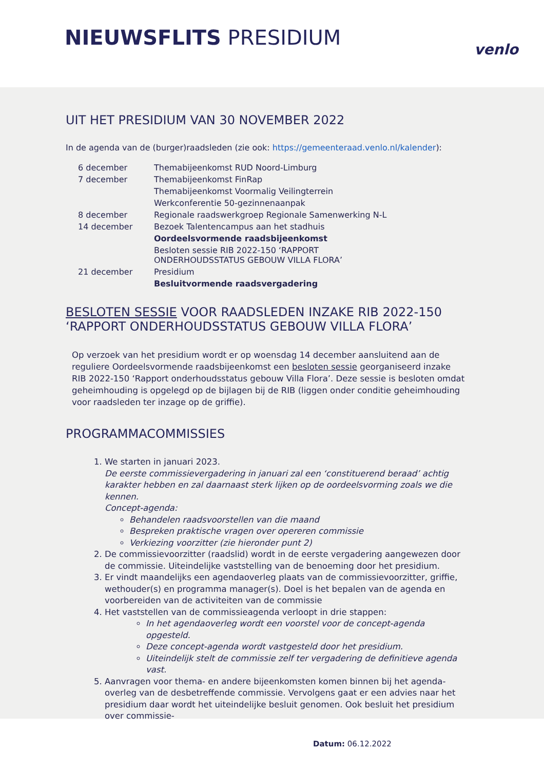NIEUWSFLITS PRESIDIUM venlo
UIT HET PRESIDIUM VAN 30 NOVEMBER 2022
In de agenda van de (burger)raadsleden (zie ook: https://gemeenteraad.venlo.nl/kalender):
| 6 december | Themabijeenkomst RUD Noord-Limburg |
| 7 december | Themabijeenkomst FinRap |
| | Themabijeenkomst Voormalig Veilingterrein |
| | Werkconferentie 50-gezinnenaanpak |
| 8 december | Regionale raadswerkgroep Regionale Samenwerking N-L |
| 14 december | Bezoek Talentencampus aan het stadhuis |
| | Oordeelsvormende raadsbijeenkomst |
| | Besloten sessie RIB 2022-150 ‘RAPPORT ONDERHOUDSSTATUS GEBOUW VILLA FLORA’ |
| 21 december | Presidium |
| | Besluitvormende raadsvergadering |
BESLOTEN SESSIE VOOR RAADSLEDEN INZAKE RIB 2022-150 ‘RAPPORT ONDERHOUDSSTATUS GEBOUW VILLA FLORA’
Op verzoek van het presidium wordt er op woensdag 14 december aansluitend aan de reguliere Oordeelsvormende raadsbijeenkomst een besloten sessie georganiseerd inzake RIB 2022-150 ‘Rapport onderhoudsstatus gebouw Villa Flora’. Deze sessie is besloten omdat geheimhouding is opgelegd op de bijlagen bij de RIB (liggen onder conditie geheimhouding voor raadsleden ter inzage op de griffie).
PROGRAMMACOMMISSIES
1. We starten in januari 2023.
De eerste commissievergadering in januari zal een ‘constituerend beraad’ achtig karakter hebben en zal daarnaast sterk lijken op de oordeelsvorming zoals we die kennen.
Concept-agenda:
Behandelen raadsvoorstellen van die maand
Bespreken praktische vragen over opereren commissie
Verkiezing voorzitter (zie hieronder punt 2)
2. De commissievoorzitter (raadslid) wordt in de eerste vergadering aangewezen door de commissie. Uiteindelijke vaststelling van de benoeming door het presidium.
3. Er vindt maandelijks een agendaoverleg plaats van de commissievoorzitter, griffie, wethouder(s) en programma manager(s). Doel is het bepalen van de agenda en voorbereiden van de activiteiten van de commissie
4. Het vaststellen van de commissieagenda verloopt in drie stappen:
In het agendaoverleg wordt een voorstel voor de concept-agenda opgesteld.
Deze concept-agenda wordt vastgesteld door het presidium.
Uiteindelijk stelt de commissie zelf ter vergadering de definitieve agenda vast.
5. Aanvragen voor thema- en andere bijeenkomsten komen binnen bij het agenda-overleg van de desbetreffende commissie. Vervolgens gaat er een advies naar het presidium daar wordt het uiteindelijke besluit genomen. Ook besluit het presidium over commissie-
Datum: 06.12.2022